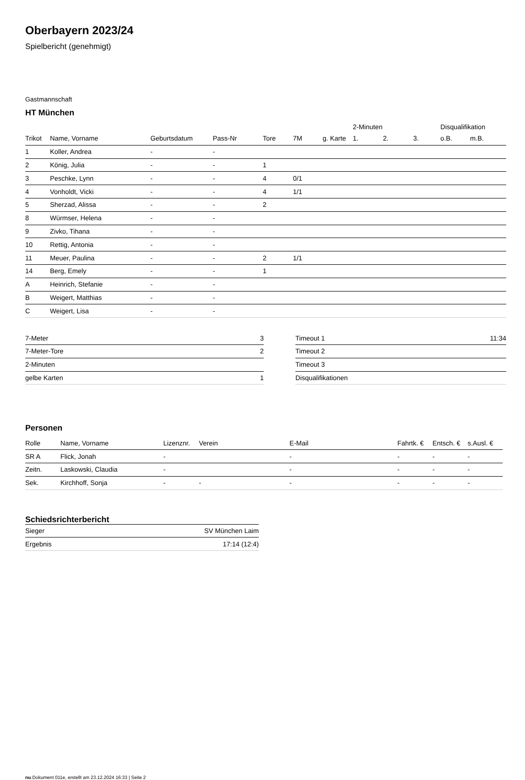Oberbayern 2023/24
Spielbericht (genehmigt)
Gastmannschaft
HT München
| | | | | | | | 2-Minuten | | | Disqualifikation | |
| --- | --- | --- | --- | --- | --- | --- | --- | --- | --- | --- | --- |
| Trikot | Name, Vorname | Geburtsdatum | Pass-Nr | Tore | 7M | g. Karte | 1. | 2. | 3. | o.B. | m.B. |
| 1 | Koller, Andrea | - | - | | | | | | | | |
| 2 | König, Julia | - | - | 1 | | | | | | | |
| 3 | Peschke, Lynn | - | - | 4 | 0/1 | | | | | | |
| 4 | Vonholdt, Vicki | - | - | 4 | 1/1 | | | | | | |
| 5 | Sherzad, Alissa | - | - | 2 | | | | | | | |
| 8 | Würmser, Helena | - | - | | | | | | | | |
| 9 | Zivko, Tihana | - | - | | | | | | | | |
| 10 | Rettig, Antonia | - | - | | | | | | | | |
| 11 | Meuer, Paulina | - | - | 2 | 1/1 | | | | | | |
| 14 | Berg, Emely | - | - | 1 | | | | | | | |
| A | Heinrich, Stefanie | - | - | | | | | | | | |
| B | Weigert, Matthias | - | - | | | | | | | | |
| C | Weigert, Lisa | - | - | | | | | | | | |
| 7-Meter | 3 |
| 7-Meter-Tore | 2 |
| 2-Minuten | |
| gelbe Karten | 1 |
| Timeout 1 | 11:34 |
| Timeout 2 | |
| Timeout 3 | |
| Disqualifikationen | |
Personen
| Rolle | Name, Vorname | Lizenznr. | Verein | E-Mail | Fahrtk. € | Entsch. € | s.Ausl. € |
| --- | --- | --- | --- | --- | --- | --- | --- |
| SR A | Flick, Jonah | - | | - | - | - | - |
| Zeitn. | Laskowski, Claudia | - | | - | - | - | - |
| Sek. | Kirchhoff, Sonja | - | - | - | - | - | - |
Schiedsrichterbericht
| Sieger | SV München Laim |
| Ergebnis | 17:14 (12:4) |
nu.Dokument 011e, erstellt am 23.12.2024 16:33 | Seite 2